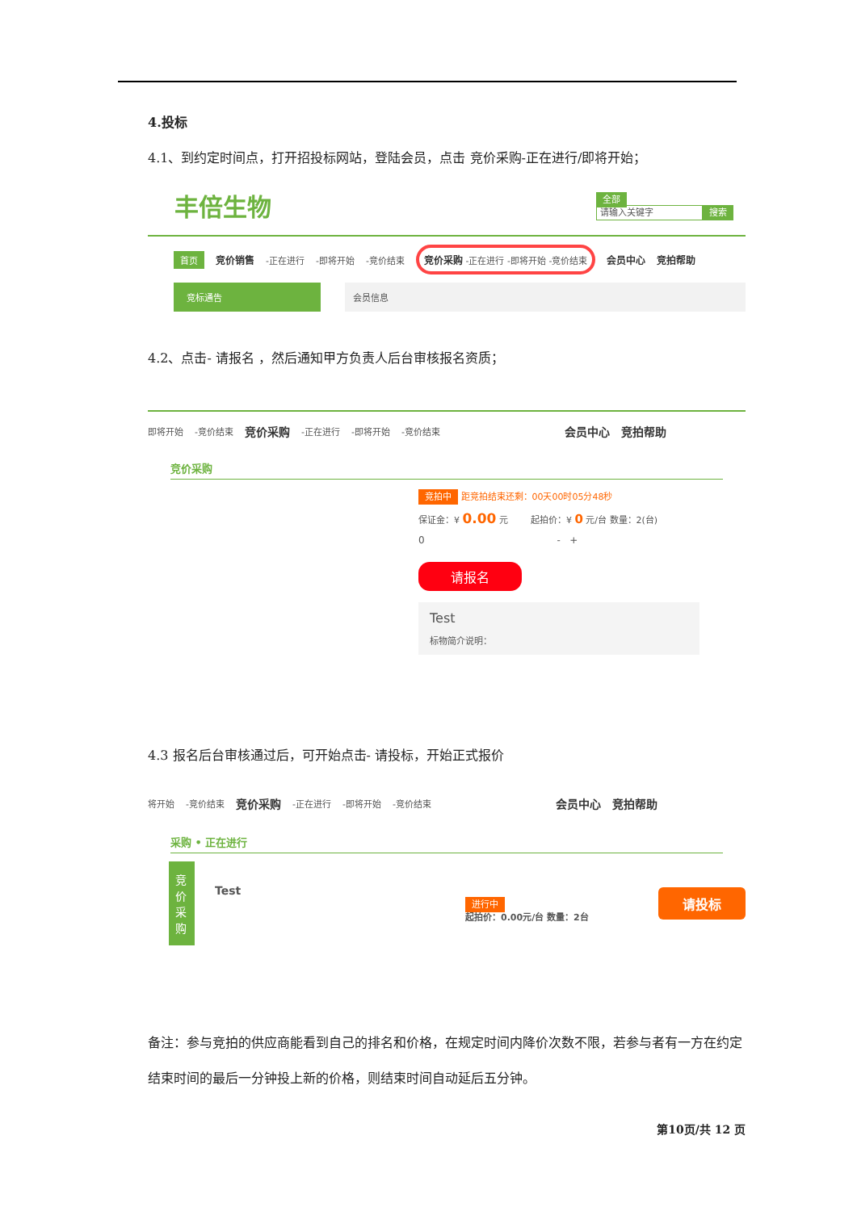4.投标
4.1、到约定时间点，打开招投标网站，登陆会员，点击 竞价采购-正在进行/即将开始；
丰倍生物 全部
请输入关键字 搜索
首页 竞价销售 -正在进行 -即将开始 -竞价结束 竞价采购 -正在进行 -即将开始 -竞价结束 会员中心 竞拍帮助
竞标通告 会员信息
4.2、点击- 请报名 ，然后通知甲方负责人后台审核报名资质；
即将开始 -竞价结束 竞价采购 -正在进行 -即将开始 -竞价结束 会员中心 竞拍帮助
竞价采购
竞拍中 距竞拍结束还剩：00天00时05分48秒
保证金：¥ 0.00 元 起拍价：¥ 0 元/台 数量：2(台)
0 - +
请报名
Test
标物简介说明：
4.3 报名后台审核通过后，可开始点击- 请投标，开始正式报价
将开始 -竞价结束 竞价采购 -正在进行 -即将开始 -竞价结束 会员中心 竞拍帮助
采购 • 正在进行
竞价采购 Test
进行中
起拍价：0.00元/台 数量：2台 请投标
备注：参与竞拍的供应商能看到自己的排名和价格，在规定时间内降价次数不限，若参与者有一方在约定结束时间的最后一分钟投上新的价格，则结束时间自动延后五分钟。
第10页/共 12 页